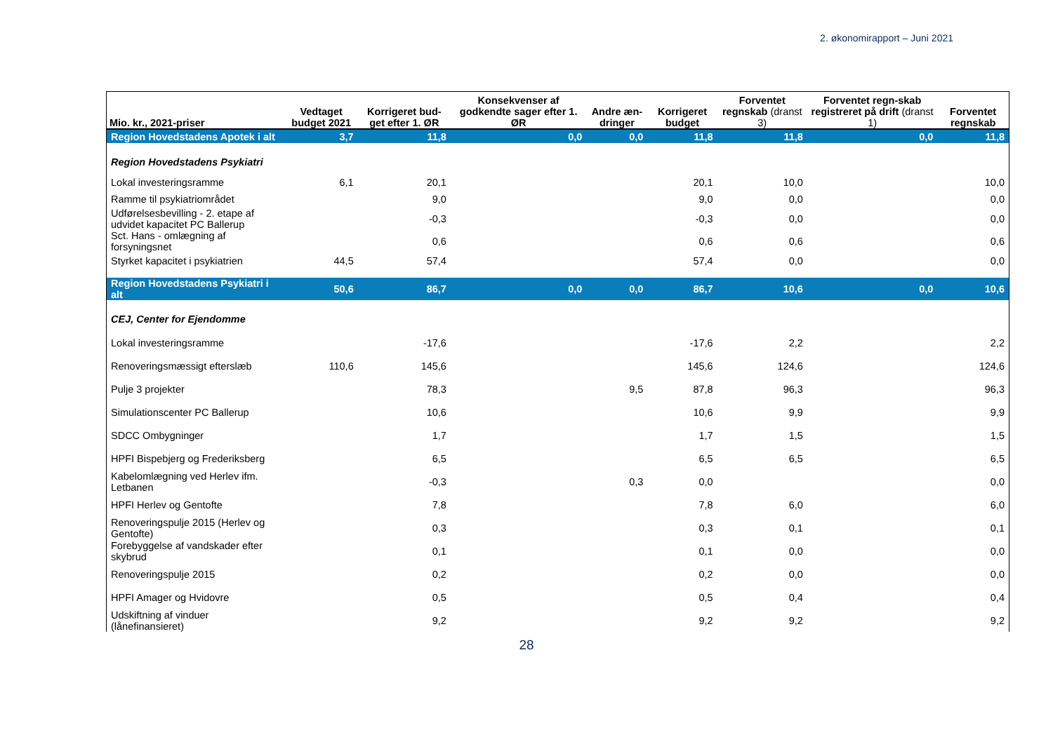2. økonomirapport – Juni 2021
| Mio. kr., 2021-priser | Vedtaget budget 2021 | Korrigeret bud-get efter 1. ØR | Konsekvenser af godkendte sager efter 1. ØR | Andre æn-dringer | Korrigeret budget | Forventet regnskab (dranst 3) | Forventet regn-skab registreret på drift (dranst 1) | Forventet regnskab |
| --- | --- | --- | --- | --- | --- | --- | --- | --- |
| Region Hovedstadens Apotek i alt | 3,7 | 11,8 | 0,0 | 0,0 | 11,8 | 11,8 | 0,0 | 11,8 |
| Region Hovedstadens Psykiatri | | | | | | | | |
| Lokal investeringsramme | 6,1 | 20,1 | | | 20,1 | 10,0 | | 10,0 |
| Ramme til psykiatriområdet | | 9,0 | | | 9,0 | 0,0 | | 0,0 |
| Udførelsesbevilling - 2. etape af udvidet kapacitet PC Ballerup | | -0,3 | | | -0,3 | 0,0 | | 0,0 |
| Sct. Hans - omlægning af forsyningsnet | | 0,6 | | | 0,6 | 0,6 | | 0,6 |
| Styrket kapacitet i psykiatrien | 44,5 | 57,4 | | | 57,4 | 0,0 | | 0,0 |
| Region Hovedstadens Psykiatri i alt | 50,6 | 86,7 | 0,0 | 0,0 | 86,7 | 10,6 | 0,0 | 10,6 |
| CEJ, Center for Ejendomme | | | | | | | | |
| Lokal investeringsramme | | -17,6 | | | -17,6 | 2,2 | | 2,2 |
| Renoveringsmæssigt efterslæb | 110,6 | 145,6 | | | 145,6 | 124,6 | | 124,6 |
| Pulje 3 projekter | | 78,3 | | 9,5 | 87,8 | 96,3 | | 96,3 |
| Simulationscenter PC Ballerup | | 10,6 | | | 10,6 | 9,9 | | 9,9 |
| SDCC Ombygninger | | 1,7 | | | 1,7 | 1,5 | | 1,5 |
| HPFI Bispebjerg og Frederiksberg | | 6,5 | | | 6,5 | 6,5 | | 6,5 |
| Kabelomlægning ved Herlev ifm. Letbanen | | -0,3 | | 0,3 | 0,0 | | | 0,0 |
| HPFI Herlev og Gentofte | | 7,8 | | | 7,8 | 6,0 | | 6,0 |
| Renoveringspulje 2015 (Herlev og Gentofte) | | 0,3 | | | 0,3 | 0,1 | | 0,1 |
| Forebyggelse af vandskader efter skybrud | | 0,1 | | | 0,1 | 0,0 | | 0,0 |
| Renoveringspulje 2015 | | 0,2 | | | 0,2 | 0,0 | | 0,0 |
| HPFI Amager og Hvidovre | | 0,5 | | | 0,5 | 0,4 | | 0,4 |
| Udskiftning af vinduer (lånefinansieret) | | 9,2 | | | 9,2 | 9,2 | | 9,2 |
28